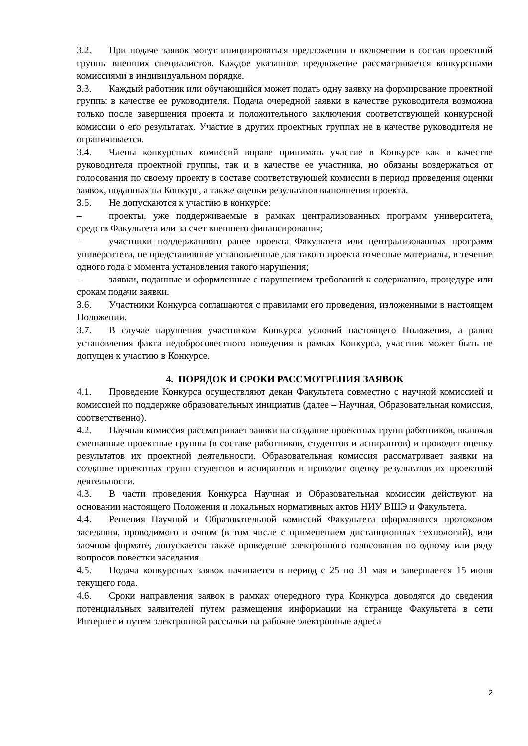3.2. При подаче заявок могут инициироваться предложения о включении в состав проектной группы внешних специалистов. Каждое указанное предложение рассматривается конкурсными комиссиями в индивидуальном порядке.
3.3. Каждый работник или обучающийся может подать одну заявку на формирование проектной группы в качестве ее руководителя. Подача очередной заявки в качестве руководителя возможна только после завершения проекта и положительного заключения соответствующей конкурсной комиссии о его результатах. Участие в других проектных группах не в качестве руководителя не ограничивается.
3.4. Члены конкурсных комиссий вправе принимать участие в Конкурсе как в качестве руководителя проектной группы, так и в качестве ее участника, но обязаны воздержаться от голосования по своему проекту в составе соответствующей комиссии в период проведения оценки заявок, поданных на Конкурс, а также оценки результатов выполнения проекта.
3.5. Не допускаются к участию в конкурсе:
– проекты, уже поддерживаемые в рамках централизованных программ университета, средств Факультета или за счет внешнего финансирования;
– участники поддержанного ранее проекта Факультета или централизованных программ университета, не представившие установленные для такого проекта отчетные материалы, в течение одного года с момента установления такого нарушения;
– заявки, поданные и оформленные с нарушением требований к содержанию, процедуре или срокам подачи заявки.
3.6. Участники Конкурса соглашаются с правилами его проведения, изложенными в настоящем Положении.
3.7. В случае нарушения участником Конкурса условий настоящего Положения, а равно установления факта недобросовестного поведения в рамках Конкурса, участник может быть не допущен к участию в Конкурсе.
4. ПОРЯДОК И СРОКИ РАССМОТРЕНИЯ ЗАЯВОК
4.1. Проведение Конкурса осуществляют декан Факультета совместно с научной комиссией и комиссией по поддержке образовательных инициатив (далее – Научная, Образовательная комиссия, соответственно).
4.2. Научная комиссия рассматривает заявки на создание проектных групп работников, включая смешанные проектные группы (в составе работников, студентов и аспирантов) и проводит оценку результатов их проектной деятельности. Образовательная комиссия рассматривает заявки на создание проектных групп студентов и аспирантов и проводит оценку результатов их проектной деятельности.
4.3. В части проведения Конкурса Научная и Образовательная комиссии действуют на основании настоящего Положения и локальных нормативных актов НИУ ВШЭ и Факультета.
4.4. Решения Научной и Образовательной комиссий Факультета оформляются протоколом заседания, проводимого в очном (в том числе с применением дистанционных технологий), или заочном формате, допускается также проведение электронного голосования по одному или ряду вопросов повестки заседания.
4.5. Подача конкурсных заявок начинается в период с 25 по 31 мая и завершается 15 июня текущего года.
4.6. Сроки направления заявок в рамках очередного тура Конкурса доводятся до сведения потенциальных заявителей путем размещения информации на странице Факультета в сети Интернет и путем электронной рассылки на рабочие электронные адреса
2